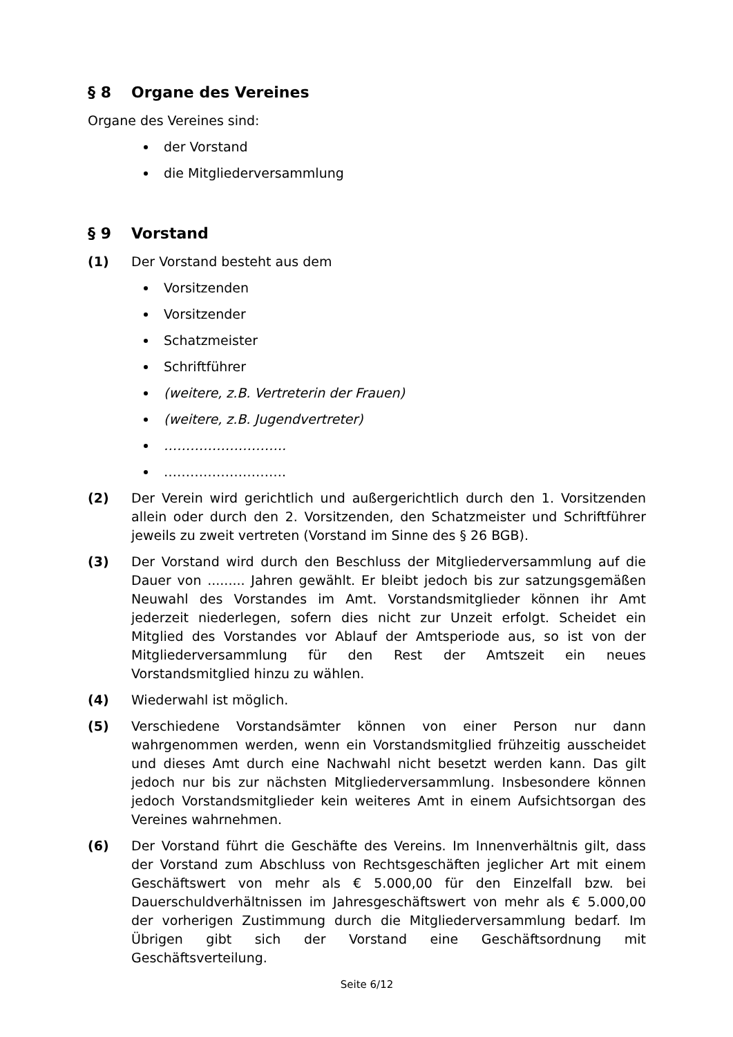§ 8 Organe des Vereines
Organe des Vereines sind:
der Vorstand
die Mitgliederversammlung
§ 9 Vorstand
(1) Der Vorstand besteht aus dem
Vorsitzenden
Vorsitzender
Schatzmeister
Schriftführer
(weitere, z.B. Vertreterin der Frauen)
(weitere, z.B. Jugendvertreter)
……………………….
……………………….
(2) Der Verein wird gerichtlich und außergerichtlich durch den 1. Vorsitzenden allein oder durch den 2. Vorsitzenden, den Schatzmeister und Schriftführer jeweils zu zweit vertreten (Vorstand im Sinne des § 26 BGB).
(3) Der Vorstand wird durch den Beschluss der Mitgliederversammlung auf die Dauer von ......... Jahren gewählt. Er bleibt jedoch bis zur satzungsgemäßen Neuwahl des Vorstandes im Amt. Vorstandsmitglieder können ihr Amt jederzeit niederlegen, sofern dies nicht zur Unzeit erfolgt. Scheidet ein Mitglied des Vorstandes vor Ablauf der Amtsperiode aus, so ist von der Mitgliederversammlung für den Rest der Amtszeit ein neues Vorstandsmitglied hinzu zu wählen.
(4) Wiederwahl ist möglich.
(5) Verschiedene Vorstandsämter können von einer Person nur dann wahrgenommen werden, wenn ein Vorstandsmitglied frühzeitig ausscheidet und dieses Amt durch eine Nachwahl nicht besetzt werden kann. Das gilt jedoch nur bis zur nächsten Mitgliederversammlung. Insbesondere können jedoch Vorstandsmitglieder kein weiteres Amt in einem Aufsichtsorgan des Vereines wahrnehmen.
(6) Der Vorstand führt die Geschäfte des Vereins. Im Innenverhältnis gilt, dass der Vorstand zum Abschluss von Rechtsgeschäften jeglicher Art mit einem Geschäftswert von mehr als € 5.000,00 für den Einzelfall bzw. bei Dauerschuldverhältnissen im Jahresgeschäftswert von mehr als € 5.000,00 der vorherigen Zustimmung durch die Mitgliederversammlung bedarf. Im Übrigen gibt sich der Vorstand eine Geschäftsordnung mit Geschäftsverteilung.
Seite 6/12